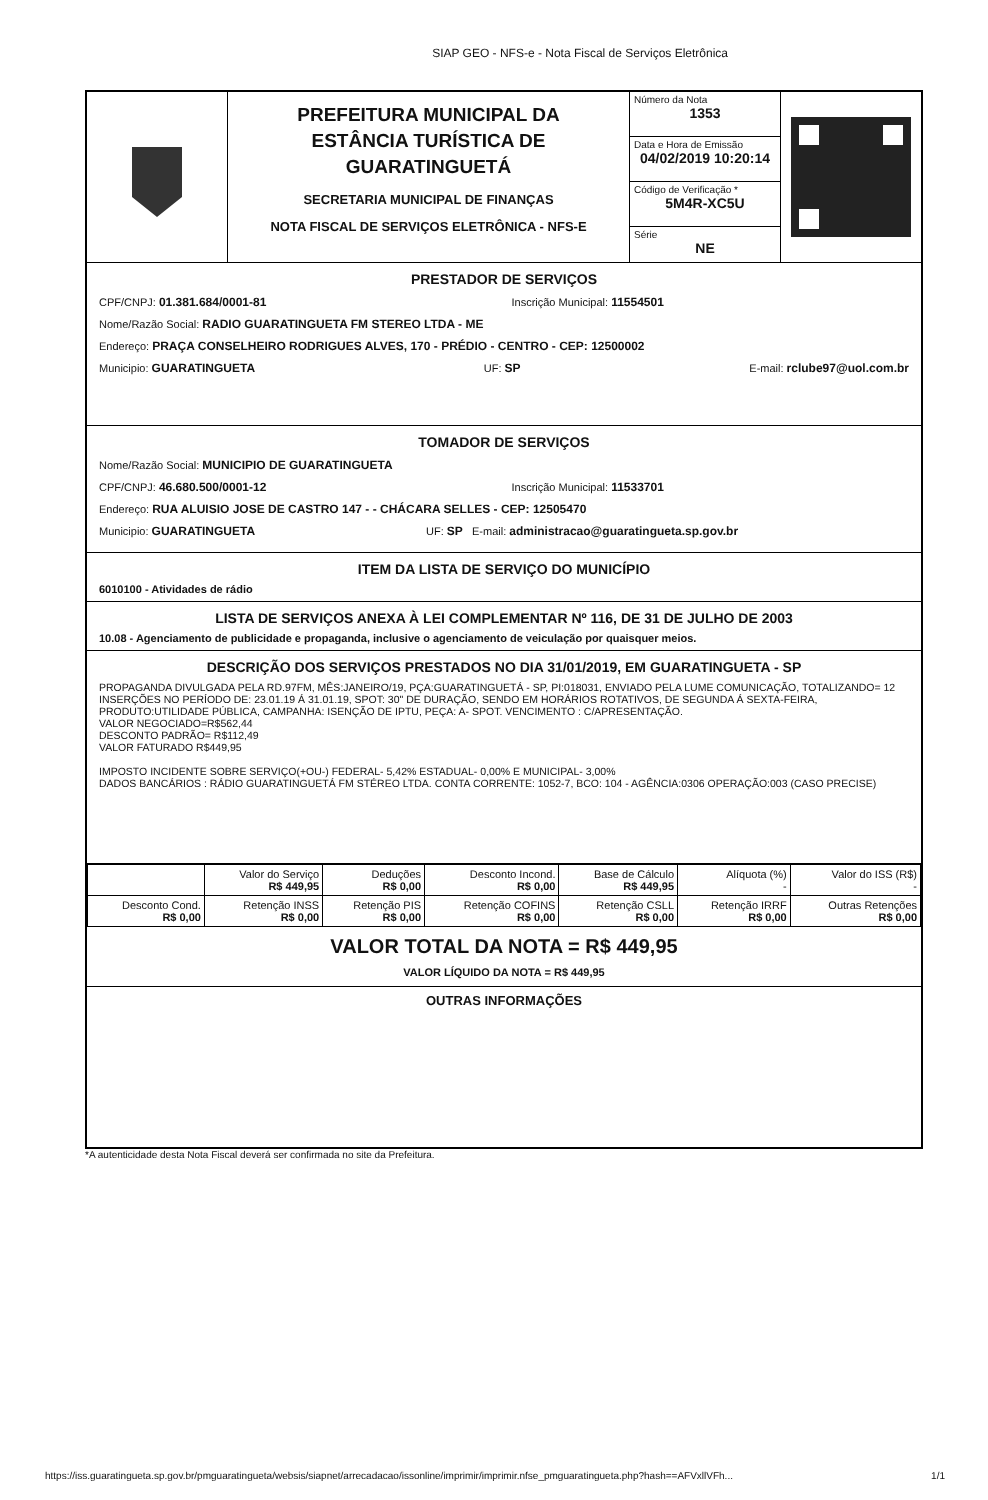SIAP GEO - NFS-e - Nota Fiscal de Serviços Eletrônica
PREFEITURA MUNICIPAL DA
ESTÂNCIA TURÍSTICA DE
GUARATINGUETÁ
SECRETARIA MUNICIPAL DE FINANÇAS
NOTA FISCAL DE SERVIÇOS ELETRÔNICA - NFS-E
Número da Nota
1353
Data e Hora de Emissão
04/02/2019 10:20:14
Código de Verificação *
5M4R-XC5U
Série
NE
PRESTADOR DE SERVIÇOS
CPF/CNPJ: 01.381.684/0001-81 Inscrição Municipal: 11554501
Nome/Razão Social: RADIO GUARATINGUETA FM STEREO LTDA - ME
Endereço: PRAÇA CONSELHEIRO RODRIGUES ALVES, 170 - PRÉDIO - CENTRO - CEP: 12500002
Municipio: GUARATINGUETA UF: SP E-mail: rclube97@uol.com.br
TOMADOR DE SERVIÇOS
Nome/Razão Social: MUNICIPIO DE GUARATINGUETA
CPF/CNPJ: 46.680.500/0001-12 Inscrição Municipal: 11533701
Endereço: RUA ALUISIO JOSE DE CASTRO 147 - - CHÁCARA SELLES - CEP: 12505470
Municipio: GUARATINGUETA UF: SP E-mail: administracao@guaratingueta.sp.gov.br
ITEM DA LISTA DE SERVIÇO DO MUNICÍPIO
6010100 - Atividades de rádio
LISTA DE SERVIÇOS ANEXA À LEI COMPLEMENTAR Nº 116, DE 31 DE JULHO DE 2003
10.08 - Agenciamento de publicidade e propaganda, inclusive o agenciamento de veiculação por quaisquer meios.
DESCRIÇÃO DOS SERVIÇOS PRESTADOS NO DIA 31/01/2019, EM GUARATINGUETA - SP
PROPAGANDA DIVULGADA PELA RD.97FM, MÊS:JANEIRO/19, PÇA:GUARATINGUETÁ - SP, PI:018031, ENVIADO PELA LUME COMUNICAÇÃO, TOTALIZANDO= 12 INSERÇÕES NO PERÍODO DE: 23.01.19 Á 31.01.19, SPOT: 30" DE DURAÇÃO, SENDO EM HORÁRIOS ROTATIVOS, DE SEGUNDA Á SEXTA-FEIRA, PRODUTO:UTILIDADE PÚBLICA, CAMPANHA: ISENÇÃO DE IPTU, PEÇA: A- SPOT. VENCIMENTO : C/APRESENTAÇÃO.
VALOR NEGOCIADO=R$562,44
DESCONTO PADRÃO= R$112,49
VALOR FATURADO R$449,95
IMPOSTO INCIDENTE SOBRE SERVIÇO(+OU-) FEDERAL- 5,42% ESTADUAL- 0,00% E MUNICIPAL- 3,00%
DADOS BANCÁRIOS : RÁDIO GUARATINGUETÁ FM STÉREO LTDA. CONTA CORRENTE: 1052-7, BCO: 104 - AGÊNCIA:0306 OPERAÇÃO:003 (CASO PRECISE)
| | Valor do Serviço R$ 449,95 | Deduções R$ 0,00 | Desconto Incond. R$ 0,00 | Base de Cálculo R$ 449,95 | Alíquota (%) - | Valor do ISS (R$) - |
| Desconto Cond. R$ 0,00 | Retenção INSS R$ 0,00 | Retenção PIS R$ 0,00 | Retenção COFINS R$ 0,00 | Retenção CSLL R$ 0,00 | Retenção IRRF R$ 0,00 | Outras Retenções R$ 0,00 |
VALOR TOTAL DA NOTA = R$ 449,95
VALOR LÍQUIDO DA NOTA = R$ 449,95
OUTRAS INFORMAÇÕES
*A autenticidade desta Nota Fiscal deverá ser confirmada no site da Prefeitura.
https://iss.guaratingueta.sp.gov.br/pmguaratingueta/websis/siapnet/arrecadacao/issonline/imprimir/imprimir.nfse_pmguaratingueta.php?hash==AFVxllVFh... 1/1